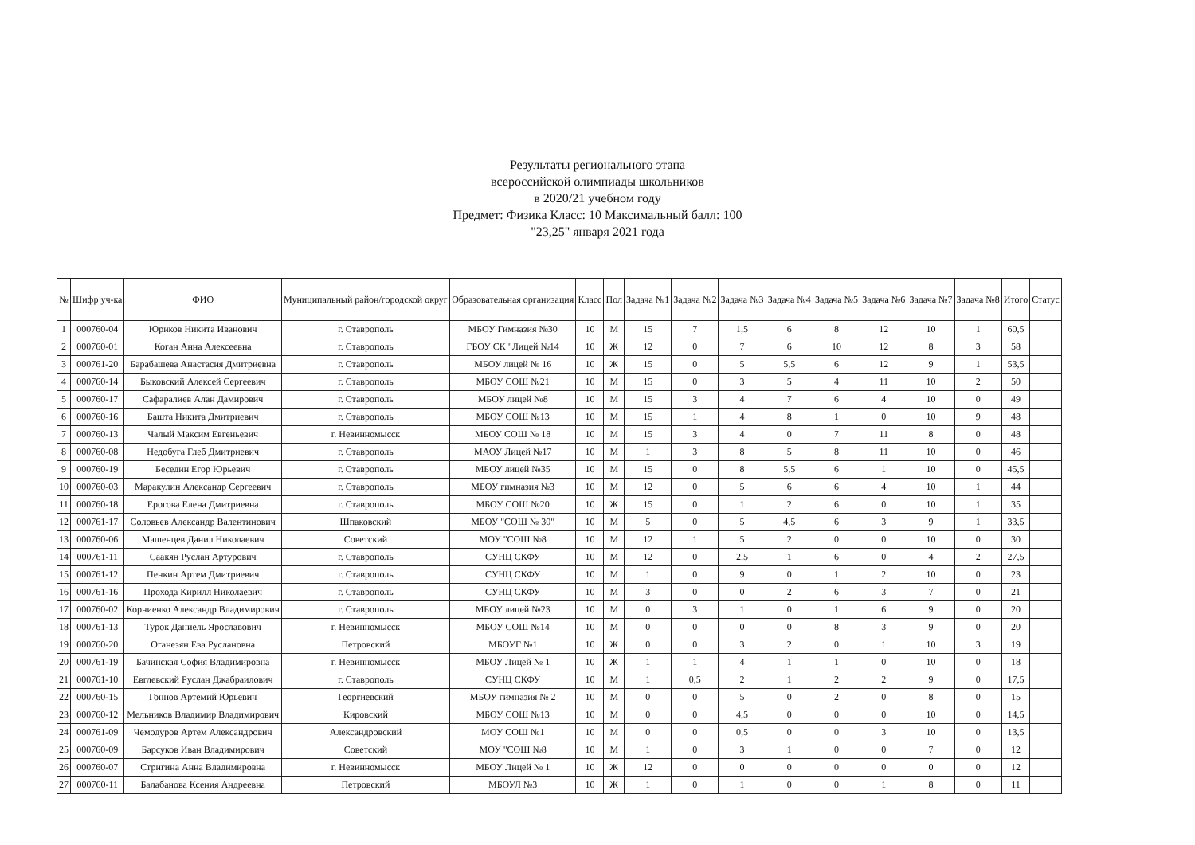Результаты регионального этапа
всероссийской олимпиады школьников
в 2020/21 учебном году
Предмет: Физика Класс: 10 Максимальный балл: 100
"23,25" января 2021 года
| № | Шифр уч-ка | ФИО | Муниципальный район/городской округ | Образовательная организация | Класс | Пол | Задача №1 | Задача №2 | Задача №3 | Задача №4 | Задача №5 | Задача №6 | Задача №7 | Задача №8 | Итого | Статус |
| --- | --- | --- | --- | --- | --- | --- | --- | --- | --- | --- | --- | --- | --- | --- | --- | --- |
| 1 | 000760-04 | Юриков Никита Иванович | г. Ставрополь | МБОУ Гимназия №30 | 10 | М | 15 | 7 | 1,5 | 6 | 8 | 12 | 10 | 1 | 60,5 | |
| 2 | 000760-01 | Коган Анна Алексеевна | г. Ставрополь | ГБОУ СК "Лицей №14 | 10 | Ж | 12 | 0 | 7 | 6 | 10 | 12 | 8 | 3 | 58 | |
| 3 | 000761-20 | Барабашева Анастасия Дмитриевна | г. Ставрополь | МБОУ лицей № 16 | 10 | Ж | 15 | 0 | 5 | 5,5 | 6 | 12 | 9 | 1 | 53,5 | |
| 4 | 000760-14 | Быковский Алексей Сергеевич | г. Ставрополь | МБОУ СОШ №21 | 10 | М | 15 | 0 | 3 | 5 | 4 | 11 | 10 | 2 | 50 | |
| 5 | 000760-17 | Сафаралиев Алан Дамирович | г. Ставрополь | МБОУ лицей №8 | 10 | М | 15 | 3 | 4 | 7 | 6 | 4 | 10 | 0 | 49 | |
| 6 | 000760-16 | Башта Никита Дмитриевич | г. Ставрополь | МБОУ СОШ №13 | 10 | М | 15 | 1 | 4 | 8 | 1 | 0 | 10 | 9 | 48 | |
| 7 | 000760-13 | Чалый Максим Евгеньевич | г. Невинномысск | МБОУ СОШ № 18 | 10 | М | 15 | 3 | 4 | 0 | 7 | 11 | 8 | 0 | 48 | |
| 8 | 000760-08 | Недобуга Глеб Дмитриевич | г. Ставрополь | МАОУ Лицей №17 | 10 | М | 1 | 3 | 8 | 5 | 8 | 11 | 10 | 0 | 46 | |
| 9 | 000760-19 | Беседин Егор Юрьевич | г. Ставрополь | МБОУ лицей №35 | 10 | М | 15 | 0 | 8 | 5,5 | 6 | 1 | 10 | 0 | 45,5 | |
| 10 | 000760-03 | Маракулин Александр Сергеевич | г. Ставрополь | МБОУ гимназия №3 | 10 | М | 12 | 0 | 5 | 6 | 6 | 4 | 10 | 1 | 44 | |
| 11 | 000760-18 | Ерогова Елена Дмитриевна | г. Ставрополь | МБОУ СОШ №20 | 10 | Ж | 15 | 0 | 1 | 2 | 6 | 0 | 10 | 1 | 35 | |
| 12 | 000761-17 | Соловьев Александр Валентинович | Шпаковский | МБОУ "СОШ № 30" | 10 | М | 5 | 0 | 5 | 4,5 | 6 | 3 | 9 | 1 | 33,5 | |
| 13 | 000760-06 | Машенцев Данил Николаевич | Советский | МОУ "СОШ №8 | 10 | М | 12 | 1 | 5 | 2 | 0 | 0 | 10 | 0 | 30 | |
| 14 | 000761-11 | Саакян Руслан Артурович | г. Ставрополь | СУНЦ СКФУ | 10 | М | 12 | 0 | 2,5 | 1 | 6 | 0 | 4 | 2 | 27,5 | |
| 15 | 000761-12 | Пенкин Артем Дмитриевич | г. Ставрополь | СУНЦ СКФУ | 10 | М | 1 | 0 | 9 | 0 | 1 | 2 | 10 | 0 | 23 | |
| 16 | 000761-16 | Прохода Кирилл Николаевич | г. Ставрополь | СУНЦ СКФУ | 10 | М | 3 | 0 | 0 | 2 | 6 | 3 | 7 | 0 | 21 | |
| 17 | 000760-02 | Корниенко Александр Владимирович | г. Ставрополь | МБОУ лицей №23 | 10 | М | 0 | 3 | 1 | 0 | 1 | 6 | 9 | 0 | 20 | |
| 18 | 000761-13 | Турок Даниель Ярославович | г. Невинномысск | МБОУ СОШ №14 | 10 | М | 0 | 0 | 0 | 0 | 8 | 3 | 9 | 0 | 20 | |
| 19 | 000760-20 | Оганезян Ева Руслановна | Петровский | МБОУГ №1 | 10 | Ж | 0 | 0 | 3 | 2 | 0 | 1 | 10 | 3 | 19 | |
| 20 | 000761-19 | Бачинская София Владимировна | г. Невинномысск | МБОУ Лицей № 1 | 10 | Ж | 1 | 1 | 4 | 1 | 1 | 0 | 10 | 0 | 18 | |
| 21 | 000761-10 | Евглевский Руслан Джабраилович | г. Ставрополь | СУНЦ СКФУ | 10 | М | 1 | 0,5 | 2 | 1 | 2 | 2 | 9 | 0 | 17,5 | |
| 22 | 000760-15 | Гоннов Артемий Юрьевич | Георгиевский | МБОУ гимназия № 2 | 10 | М | 0 | 0 | 5 | 0 | 2 | 0 | 8 | 0 | 15 | |
| 23 | 000760-12 | Мельников Владимир Владимирович | Кировский | МБОУ СОШ №13 | 10 | М | 0 | 0 | 4,5 | 0 | 0 | 0 | 10 | 0 | 14,5 | |
| 24 | 000761-09 | Чемодуров Артем Александрович | Александровский | МОУ СОШ №1 | 10 | М | 0 | 0 | 0,5 | 0 | 0 | 3 | 10 | 0 | 13,5 | |
| 25 | 000760-09 | Барсуков Иван Владимирович | Советский | МОУ "СОШ №8 | 10 | М | 1 | 0 | 3 | 1 | 0 | 0 | 7 | 0 | 12 | |
| 26 | 000760-07 | Стригина Анна Владимировна | г. Невинномысск | МБОУ Лицей № 1 | 10 | Ж | 12 | 0 | 0 | 0 | 0 | 0 | 0 | 0 | 12 | |
| 27 | 000760-11 | Балабанова Ксения Андреевна | Петровский | МБОУЛ №3 | 10 | Ж | 1 | 0 | 1 | 0 | 0 | 1 | 8 | 0 | 11 | |